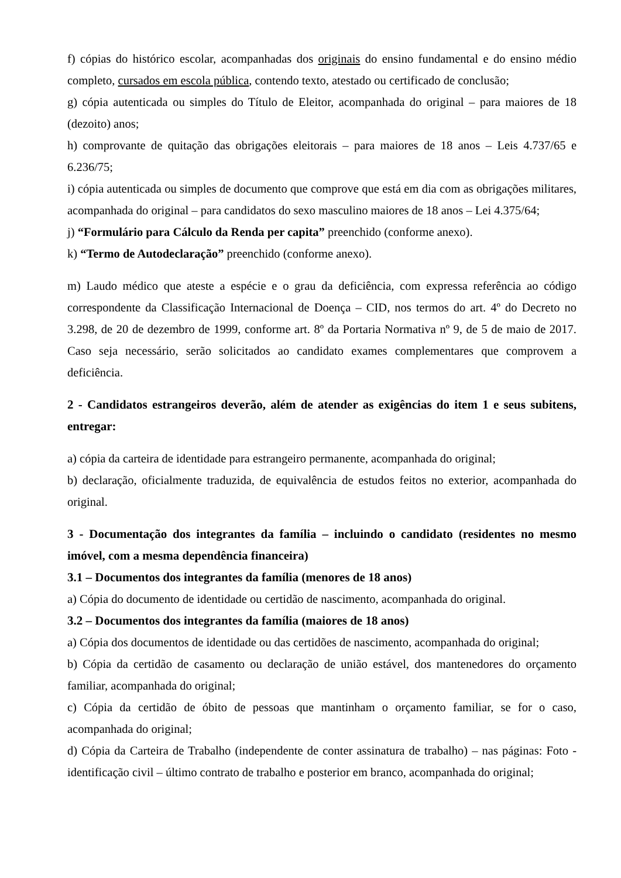f) cópias do histórico escolar, acompanhadas dos originais do ensino fundamental e do ensino médio completo, cursados em escola pública, contendo texto, atestado ou certificado de conclusão;
g) cópia autenticada ou simples do Título de Eleitor, acompanhada do original – para maiores de 18 (dezoito) anos;
h) comprovante de quitação das obrigações eleitorais – para maiores de 18 anos – Leis 4.737/65 e 6.236/75;
i) cópia autenticada ou simples de documento que comprove que está em dia com as obrigações militares, acompanhada do original – para candidatos do sexo masculino maiores de 18 anos – Lei 4.375/64;
j) “Formulário para Cálculo da Renda per capita” preenchido (conforme anexo).
k) “Termo de Autodeclaração” preenchido (conforme anexo).
m) Laudo médico que ateste a espécie e o grau da deficiência, com expressa referência ao código correspondente da Classificação Internacional de Doença – CID, nos termos do art. 4º do Decreto no 3.298, de 20 de dezembro de 1999, conforme art. 8º da Portaria Normativa nº 9, de 5 de maio de 2017. Caso seja necessário, serão solicitados ao candidato exames complementares que comprovem a deficiência.
2 - Candidatos estrangeiros deverão, além de atender as exigências do item 1 e seus subitens, entregar:
a) cópia da carteira de identidade para estrangeiro permanente, acompanhada do original;
b) declaração, oficialmente traduzida, de equivalência de estudos feitos no exterior, acompanhada do original.
3 - Documentação dos integrantes da família – incluindo o candidato (residentes no mesmo imóvel, com a mesma dependência financeira)
3.1 – Documentos dos integrantes da família (menores de 18 anos)
a) Cópia do documento de identidade ou certidão de nascimento, acompanhada do original.
3.2 – Documentos dos integrantes da família (maiores de 18 anos)
a) Cópia dos documentos de identidade ou das certidões de nascimento, acompanhada do original;
b) Cópia da certidão de casamento ou declaração de união estável, dos mantenedores do orçamento familiar, acompanhada do original;
c) Cópia da certidão de óbito de pessoas que mantinham o orçamento familiar, se for o caso, acompanhada do original;
d) Cópia da Carteira de Trabalho (independente de conter assinatura de trabalho) – nas páginas: Foto - identificação civil – último contrato de trabalho e posterior em branco, acompanhada do original;